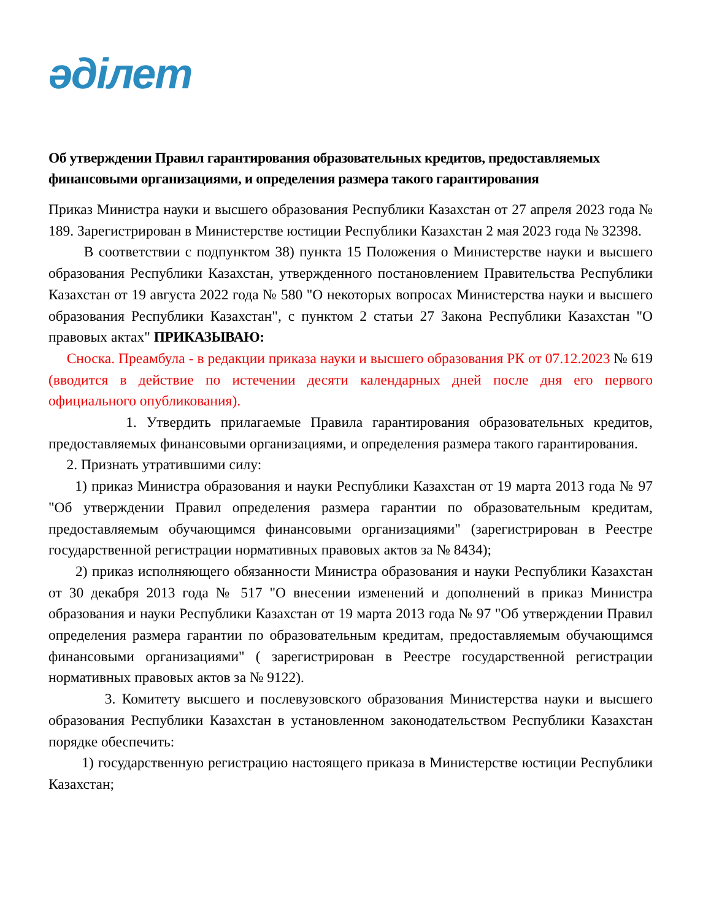әділет
Об утверждении Правил гарантирования образовательных кредитов, предоставляемых финансовыми организациями, и определения размера такого гарантирования
Приказ Министра науки и высшего образования Республики Казахстан от 27 апреля 2023 года № 189. Зарегистрирован в Министерстве юстиции Республики Казахстан 2 мая 2023 года № 32398.
В соответствии с подпунктом 38) пункта 15 Положения о Министерстве науки и высшего образования Республики Казахстан, утвержденного постановлением Правительства Республики Казахстан от 19 августа 2022 года № 580 "О некоторых вопросах Министерства науки и высшего образования Республики Казахстан", с пунктом 2 статьи 27 Закона Республики Казахстан "О правовых актах" ПРИКАЗЫВАЮ:
Сноска. Преамбула - в редакции приказа науки и высшего образования РК от 07.12.2023 № 619 (вводится в действие по истечении десяти календарных дней после дня его первого официального опубликования).
1. Утвердить прилагаемые Правила гарантирования образовательных кредитов, предоставляемых финансовыми организациями, и определения размера такого гарантирования.
2. Признать утратившими силу:
1) приказ Министра образования и науки Республики Казахстан от 19 марта 2013 года № 97 "Об утверждении Правил определения размера гарантии по образовательным кредитам, предоставляемым обучающимся финансовыми организациями" (зарегистрирован в Реестре государственной регистрации нормативных правовых актов за № 8434);
2) приказ исполняющего обязанности Министра образования и науки Республики Казахстан от 30 декабря 2013 года № 517 "О внесении изменений и дополнений в приказ Министра образования и науки Республики Казахстан от 19 марта 2013 года № 97 "Об утверждении Правил определения размера гарантии по образовательным кредитам, предоставляемым обучающимся финансовыми организациями" ( зарегистрирован в Реестре государственной регистрации нормативных правовых актов за № 9122).
3. Комитету высшего и послевузовского образования Министерства науки и высшего образования Республики Казахстан в установленном законодательством Республики Казахстан порядке обеспечить:
1) государственную регистрацию настоящего приказа в Министерстве юстиции Республики Казахстан;